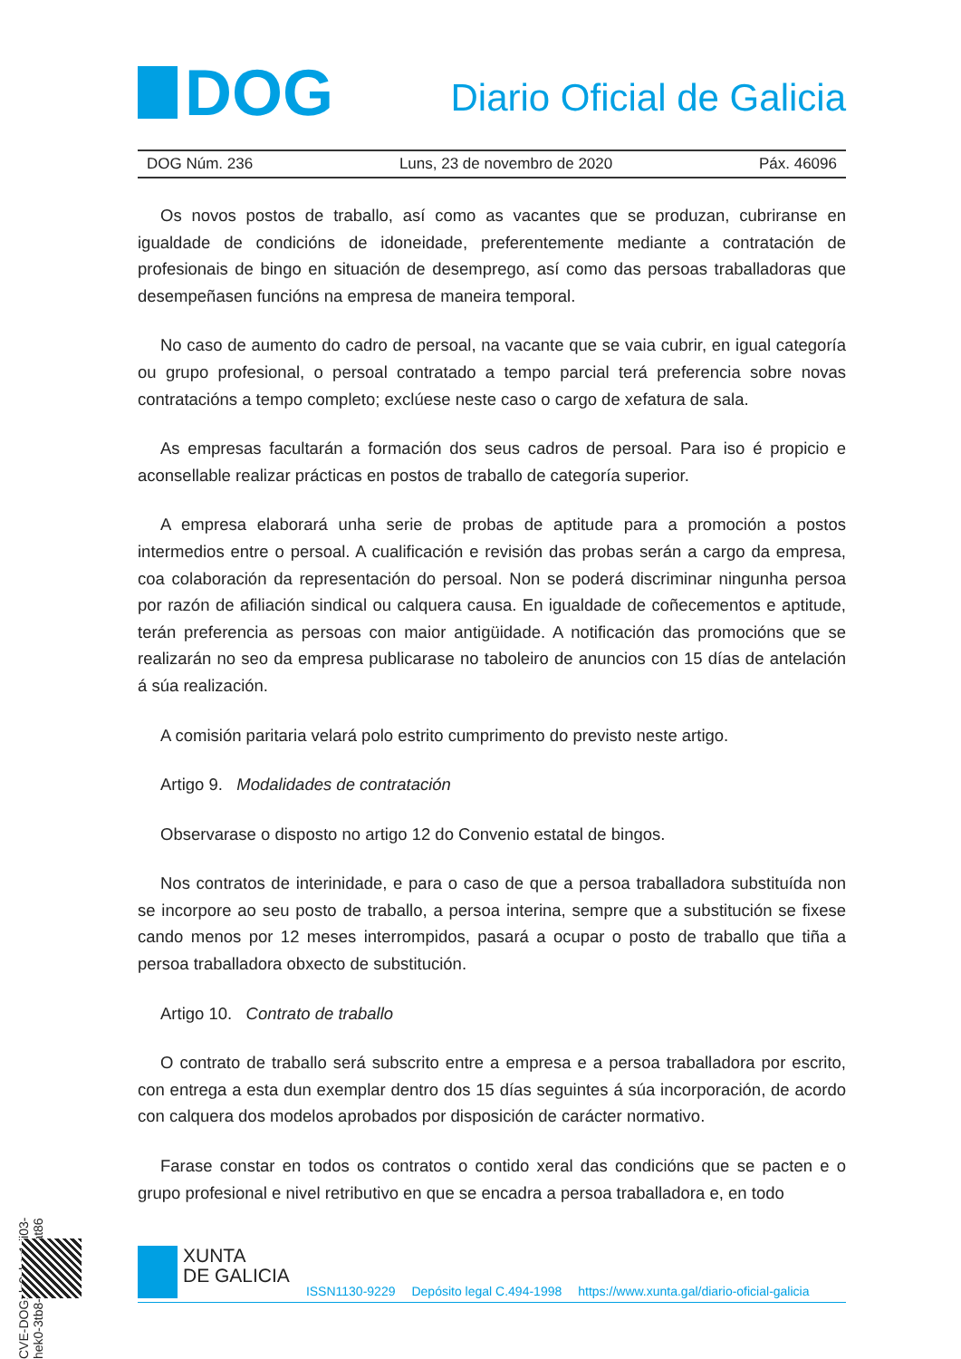DOG
Diario Oficial de Galicia
DOG Núm. 236 Luns, 23 de novembro de 2020 Páx. 46096
Os novos postos de traballo, así como as vacantes que se produzan, cubriranse en igualdade de condicións de idoneidade, preferentemente mediante a contratación de profesionais de bingo en situación de desemprego, así como das persoas traballadoras que desempeñasen funcións na empresa de maneira temporal.
No caso de aumento do cadro de persoal, na vacante que se vaia cubrir, en igual categoría ou grupo profesional, o persoal contratado a tempo parcial terá preferencia sobre novas contratacións a tempo completo; exclúese neste caso o cargo de xefatura de sala.
As empresas facultarán a formación dos seus cadros de persoal. Para iso é propicio e aconsellable realizar prácticas en postos de traballo de categoría superior.
A empresa elaborará unha serie de probas de aptitude para a promoción a postos intermedios entre o persoal. A cualificación e revisión das probas serán a cargo da empresa, coa colaboración da representación do persoal. Non se poderá discriminar ningunha persoa por razón de afiliación sindical ou calquera causa. En igualdade de coñecementos e aptitude, terán preferencia as persoas con maior antigüidade. A notificación das promocións que se realizarán no seo da empresa publicarase no taboleiro de anuncios con 15 días de antelación á súa realización.
A comisión paritaria velará polo estrito cumprimento do previsto neste artigo.
Artigo 9. Modalidades de contratación
Observarase o disposto no artigo 12 do Convenio estatal de bingos.
Nos contratos de interinidade, e para o caso de que a persoa traballadora substituída non se incorpore ao seu posto de traballo, a persoa interina, sempre que a substitución se fixese cando menos por 12 meses interrompidos, pasará a ocupar o posto de traballo que tiña a persoa traballadora obxecto de substitución.
Artigo 10. Contrato de traballo
O contrato de traballo será subscrito entre a empresa e a persoa traballadora por escrito, con entrega a esta dun exemplar dentro dos 15 días seguintes á súa incorporación, de acordo con calquera dos modelos aprobados por disposición de carácter normativo.
Farase constar en todos os contratos o contido xeral das condicións que se pacten e o grupo profesional e nivel retributivo en que se encadra a persoa traballadora e, en todo
CVE-DOG: lz3vker1-ji03-hek0-3tb8-pt1ywyw1at86
XUNTA
DE GALICIA
ISSN1130-9229 Depósito legal C.494-1998 https://www.xunta.gal/diario-oficial-galicia